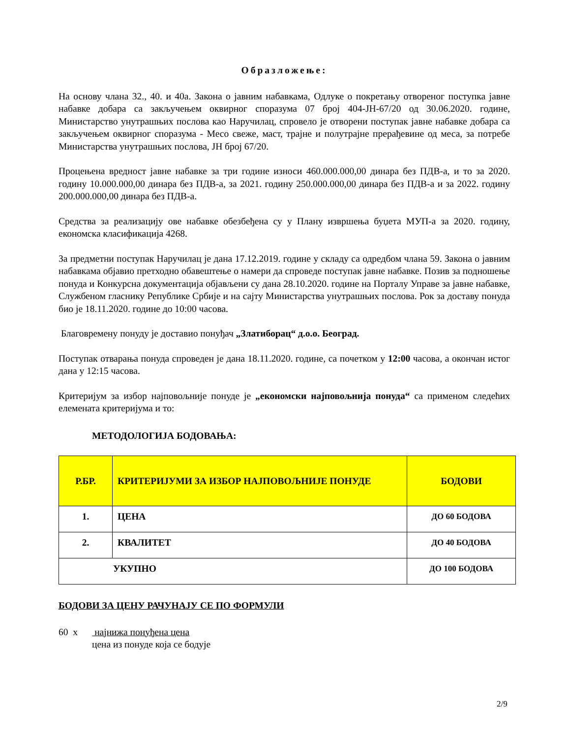Образложење:
На основу члана 32., 40. и 40а. Закона о јавним набавкама, Одлуке о покретању отвореног поступка јавне набавке добара са закључењем оквирног споразума 07 број 404-ЈН-67/20 од 30.06.2020. године, Министарство унутрашњих послова као Наручилац, спровело је отворени поступак јавне набавке добара са закључењем оквирног споразума - Месо свеже, маст, трајне и полутрајне прерађевине од меса, за потребе Министарства унутрашњих послова, ЈН број 67/20.
Процењена вредност јавне набавке за три године износи 460.000.000,00 динара без ПДВ-а, и то за 2020. годину 10.000.000,00 динара без ПДВ-а, за 2021. годину 250.000.000,00 динара без ПДВ-а и за 2022. годину 200.000.000,00 динара без ПДВ-а.
Средства за реализацију ове набавке обезбеђена су у Плану извршења буџета МУП-а за 2020. годину, економска класификација 4268.
За предметни поступак Наручилац је дана 17.12.2019. године у складу са одредбом члана 59. Закона о јавним набавкама објавио претходно обавештење о намери да спроведе поступак јавне набавке. Позив за подношење понуда и Конкурсна документација објављени су дана 28.10.2020. године на Порталу Управе за јавне набавке, Службеном гласнику Републике Србије и на сајту Министарства унутрашњих послова. Рок за доставу понуда био је 18.11.2020. године до 10:00 часова.
Благовремену понуду је доставио понуђач „Златиборац“ д.о.о. Београд.
Поступак отварања понуда спроведен је дана 18.11.2020. године, са почетком у 12:00 часова, а окончан истог дана у 12:15 часова.
Критеријум за избор најповољније понуде је „економски најповољнија понуда“ са применом следећих елемената критеријума и то:
МЕТОДОЛОГИЈА БОДОВАЊА:
| Р.БР. | КРИТЕРИЈУМИ ЗА ИЗБОР НАЈПОВОЉНИЈЕ ПОНУДЕ | БОДОВИ |
| --- | --- | --- |
| 1. | ЦЕНА | ДО 60 БОДОВА |
| 2. | КВАЛИТЕТ | ДО 40 БОДОВА |
| УКУПНО | | ДО 100 БОДОВА |
БОДОВИ ЗА ЦЕНУ РАЧУНАЈУ СЕ ПО ФОРМУЛИ
60 х најнижа понуђена цена
цена из понуде која се бодује
2/9